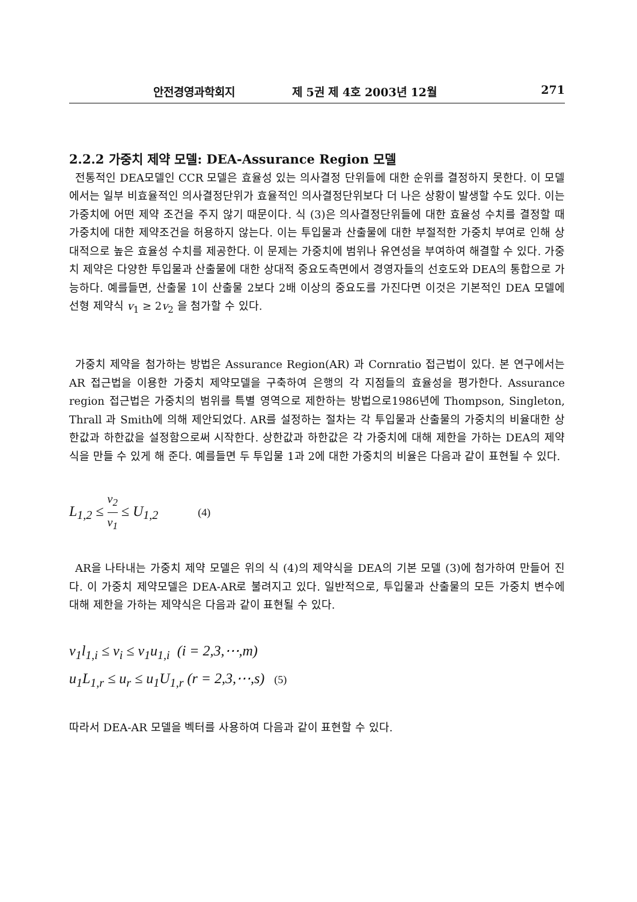안전경영과학회지 제 5권 제 4호 2003년 12월 271
2.2.2 가중치 제약 모델: DEA-Assurance Region 모델
전통적인 DEA모델인 CCR 모델은 효율성 있는 의사결정 단위들에 대한 순위를 결정하지 못한다. 이 모델에서는 일부 비효율적인 의사결정단위가 효율적인 의사결정단위보다 더 나은 상황이 발생할 수도 있다. 이는 가중치에 어떤 제약 조건을 주지 않기 때문이다. 식 (3)은 의사결정단위들에 대한 효율성 수치를 결정할 때 가중치에 대한 제약조건을 허용하지 않는다. 이는 투입물과 산출물에 대한 부절적한 가중치 부여로 인해 상대적으로 높은 효율성 수치를 제공한다. 이 문제는 가중치에 범위나 유연성을 부여하여 해결할 수 있다. 가중치 제약은 다양한 투입물과 산출물에 대한 상대적 중요도측면에서 경영자들의 선호도와 DEA의 통합으로 가능하다. 예를들면, 산출물 1이 산출물 2보다 2배 이상의 중요도를 가진다면 이것은 기본적인 DEA 모델에 선형 제약식 v<sub>1</sub> ≥ 2v<sub>2</sub> 을 첨가할 수 있다.
가중치 제약을 첨가하는 방법은 Assurance Region(AR) 과 Cornratio 접근법이 있다. 본 연구에서는 AR 접근법을 이용한 가중치 제약모델을 구축하여 은행의 각 지점들의 효율성을 평가한다. Assurance region 접근법은 가중치의 범위를 특별 영역으로 제한하는 방법으로1986년에 Thompson, Singleton, Thrall 과 Smith에 의해 제안되었다. AR를 설정하는 절차는 각 투입물과 산출물의 가중치의 비율대한 상한값과 하한값을 설정함으로써 시작한다. 상한값과 하한값은 각 가중치에 대해 제한을 가하는 DEA의 제약식을 만들 수 있게 해 준다. 예를들면 두 투입물 1과 2에 대한 가중치의 비율은 다음과 같이 표현될 수 있다.
L<sub>1,2</sub> ≤ v<sub>2</sub> v<sub>1</sub> ≤ U<sub>1,2</sub> (4)
AR을 나타내는 가중치 제약 모델은 위의 식 (4)의 제약식을 DEA의 기본 모델 (3)에 첨가하여 만들어 진다. 이 가중치 제약모델은 DEA-AR로 불려지고 있다. 일반적으로, 투입물과 산출물의 모든 가중치 변수에 대해 제한을 가하는 제약식은 다음과 같이 표현될 수 있다.
v<sub>1</sub>l<sub>1,i</sub> ≤ v<sub>i</sub> ≤ v<sub>1</sub>u<sub>1,i</sub> (i = 2,3,⋯,m)
u<sub>1</sub>L<sub>1,r</sub> ≤ u<sub>r</sub> ≤ u<sub>1</sub>U<sub>1,r</sub> (r = 2,3,⋯,s) (5)
따라서 DEA-AR 모델을 벡터를 사용하여 다음과 같이 표현할 수 있다.